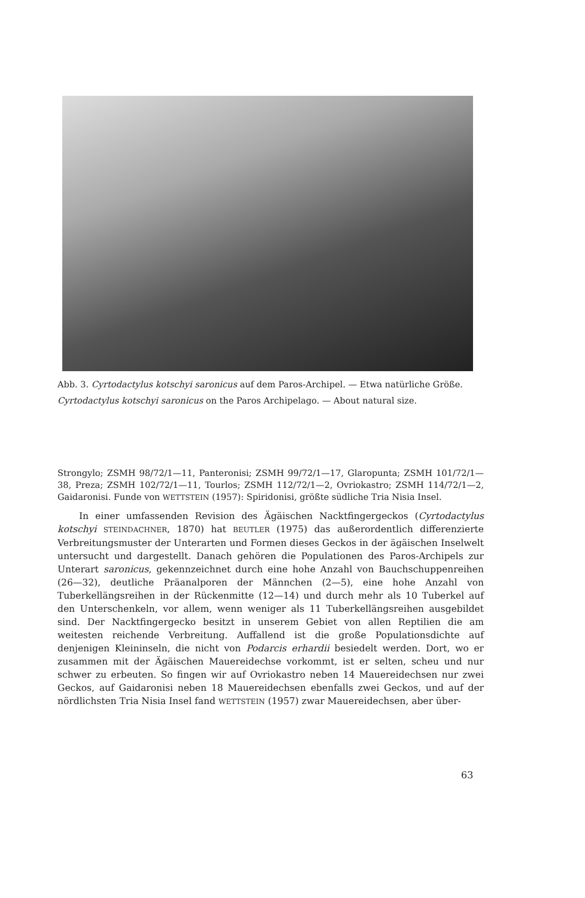Abb. 3. Cyrtodactylus kotschyi saronicus auf dem Paros-Archipel. — Etwa natürliche Größe.
Cyrtodactylus kotschyi saronicus on the Paros Archipelago. — About natural size.
Strongylo; ZSMH 98/72/1—11, Panteronisi; ZSMH 99/72/1—17, Glaropunta; ZSMH 101/72/1—38, Preza; ZSMH 102/72/1—11, Tourlos; ZSMH 112/72/1—2, Ovriokastro; ZSMH 114/72/1—2, Gaidaronisi. Funde von WETTSTEIN (1957): Spiridonisi, größte südliche Tria Nisia Insel.
In einer umfassenden Revision des Ägäischen Nacktfingergeckos (Cyrtodactylus kotschyi STEINDACHNER, 1870) hat BEUTLER (1975) das außerordentlich differenzierte Verbreitungsmuster der Unterarten und Formen dieses Geckos in der ägäischen Inselwelt untersucht und dargestellt. Danach gehören die Populationen des Paros-Archipels zur Unterart saronicus, gekennzeichnet durch eine hohe Anzahl von Bauchschuppenreihen (26—32), deutliche Präanalporen der Männchen (2—5), eine hohe Anzahl von Tuberkellängsreihen in der Rückenmitte (12—14) und durch mehr als 10 Tuberkel auf den Unterschenkeln, vor allem, wenn weniger als 11 Tuberkellängsreihen ausgebildet sind. Der Nacktfingergecko besitzt in unserem Gebiet von allen Reptilien die am weitesten reichende Verbreitung. Auffallend ist die große Populationsdichte auf denjenigen Kleininseln, die nicht von Podarcis erhardii besiedelt werden. Dort, wo er zusammen mit der Ägäischen Mauereidechse vorkommt, ist er selten, scheu und nur schwer zu erbeuten. So fingen wir auf Ovriokastro neben 14 Mauereidechsen nur zwei Geckos, auf Gaidaronisi neben 18 Mauereidechsen ebenfalls zwei Geckos, und auf der nördlichsten Tria Nisia Insel fand WETTSTEIN (1957) zwar Mauereidechsen, aber über-
63